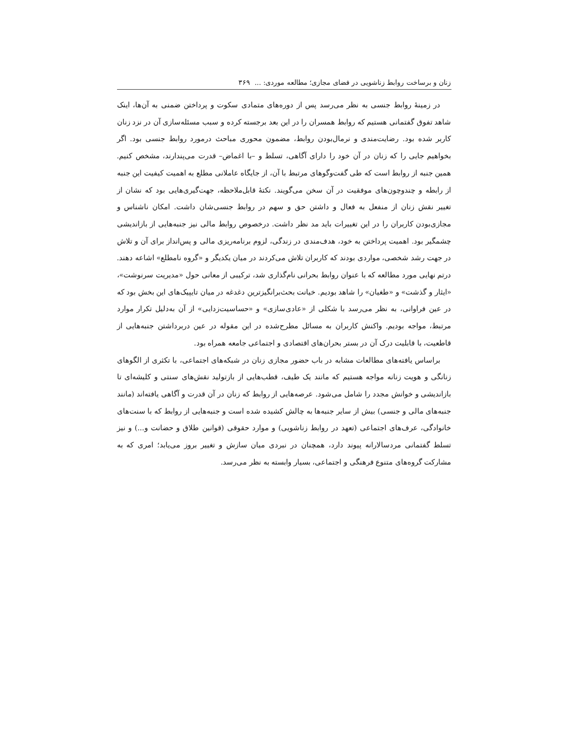زنان و برساخت روابط زناشویی در فضای مجازی؛ مطالعه موردی: ... ۳۶۹
در زمینهٔ روابط جنسی به نظر می‌رسد پس از دوره‌های متمادی سکوت و پرداختن ضمنی به آن‌ها، اینک شاهد تفوق گفتمانی هستیم که روابط همسران را در این بعد برجسته کرده و سبب مسئله‌سازی آن در نزد زنان کاربر شده بود. رضایت‌مندی و نرمال‌بودن روابط، مضمون محوری مباحث درمورد روابط جنسی بود. اگر بخواهیم جایی را که زنان در آن خود را دارای آگاهی، تسلط و –با اغماض– قدرت می‌پندارند، مشخص کنیم. همین جنبه از روابط است که طی گفت‌وگوهای مرتبط با آن، از جایگاه عاملانی مطلع به اهمیت کیفیت این جنبه از رابطه و چندوچون‌های موفقیت در آن سخن می‌گویند. نکتهٔ قابل‌ملاحظه، جهت‌گیری‌هایی بود که نشان از تغییر نقش زنان از منفعل به فعال و داشتن حق و سهم در روابط جنسی‌شان داشت. امکان ناشناس و مجازی‌بودن کاربران را در این تغییرات باید مد نظر داشت. درخصوص روابط مالی نیز جنبه‌هایی از بازاندیشی چشمگیر بود. اهمیت پرداختن به خود، هدف‌مندی در زندگی، لزوم برنامه‌ریزی مالی و پس‌انداز برای آن و تلاش در جهت رشد شخصی، مواردی بودند که کاربران تلاش می‌کردند در میان یکدیگر و «گروه نامطلع» اشاعه دهند. درتم نهایی مورد مطالعه که با عنوان روابط بحرانی نام‌گذاری شد، ترکیبی از معانی حول «مدیریت سرنوشت»، «ایثار و گذشت» و «طغیان» را شاهد بودیم. خیانت بحث‌برانگیزترین دغدغه در میان تایپیک‌های این بخش بود که در عین فراوانی، به نظر می‌رسد با شکلی از «عادی‌سازی» و «حساسیت‌زدایی» از آن به‌دلیل تکرار موارد مرتبط، مواجه بودیم. واکنش کاربران به مسائل مطرح‌شده در این مقوله در عین دربرداشتن جنبه‌هایی از قاطعیت، با قابلیت درک آن در بستر بحران‌های اقتصادی و اجتماعی جامعه همراه بود.
براساس یافته‌های مطالعات مشابه در باب حضور مجازی زنان در شبکه‌های اجتماعی، با تکثری از الگوهای زنانگی و هویت زنانه مواجه هستیم که مانند یک طیف، قطب‌هایی از بازتولید نقش‌های سنتی و کلیشه‌ای تا بازاندیشی و خوانش مجدد را شامل می‌شود. عرصه‌هایی از روابط که زنان در آن قدرت و آگاهی یافته‌اند (مانند جنبه‌های مالی و جنسی) بیش از سایر جنبه‌ها به چالش کشیده شده است و جنبه‌هایی از روابط که با سنت‌های خانوادگی، عرف‌های اجتماعی (تعهد در روابط زناشویی) و موارد حقوقی (قوانین طلاق و حضانت و...) و نیز تسلط گفتمانی مردسالارانه پیوند دارد، همچنان در نبردی میان سازش و تغییر بروز می‌یابد؛ امری که به مشارکت گروه‌های متنوع فرهنگی و اجتماعی، بسیار وابسته به نظر می‌رسد.